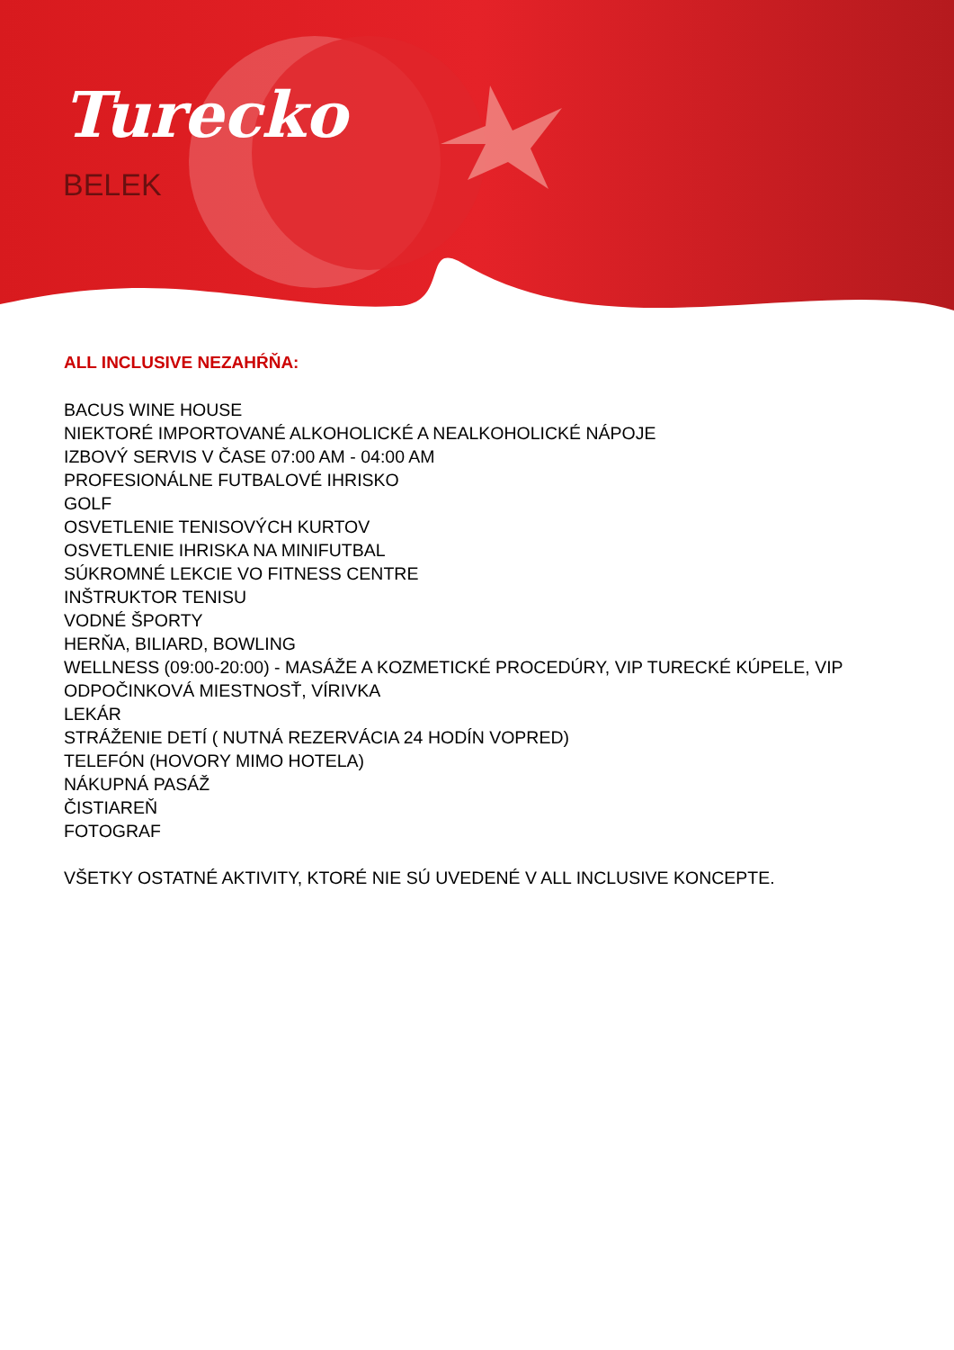Turecko
BELEK
ALL INCLUSIVE NEZAHŔŇA:
BACUS WINE HOUSE
NIEKTORÉ IMPORTOVANÉ ALKOHOLICKÉ A NEALKOHOLICKÉ NÁPOJE
IZBOVÝ SERVIS V ČASE 07:00 AM - 04:00 AM
PROFESIONÁLNE FUTBALOVÉ IHRISKO
GOLF
OSVETLENIE TENISOVÝCH KURTOV
OSVETLENIE IHRISKA NA MINIFUTBAL
SÚKROMNÉ LEKCIE VO FITNESS CENTRE
INŠTRUKTOR TENISU
VODNÉ ŠPORTY
HERŇA, BILIARD, BOWLING
WELLNESS (09:00-20:00) - MASÁŽE A KOZMETICKÉ PROCEDÚRY, VIP TURECKÉ KÚPELE, VIP ODPOČINKOVÁ MIESTNOSŤ, VÍRIVKA
LEKÁR
STRÁŽENIE DETÍ ( NUTNÁ REZERVÁCIA 24 HODÍN VOPRED)
TELEFÓN (HOVORY MIMO HOTELA)
NÁKUPNÁ PASÁŽ
ČISTIAREŇ
FOTOGRAF
VŠETKY OSTATNÉ AKTIVITY, KTORÉ NIE SÚ UVEDENÉ V ALL INCLUSIVE KONCEPTE.